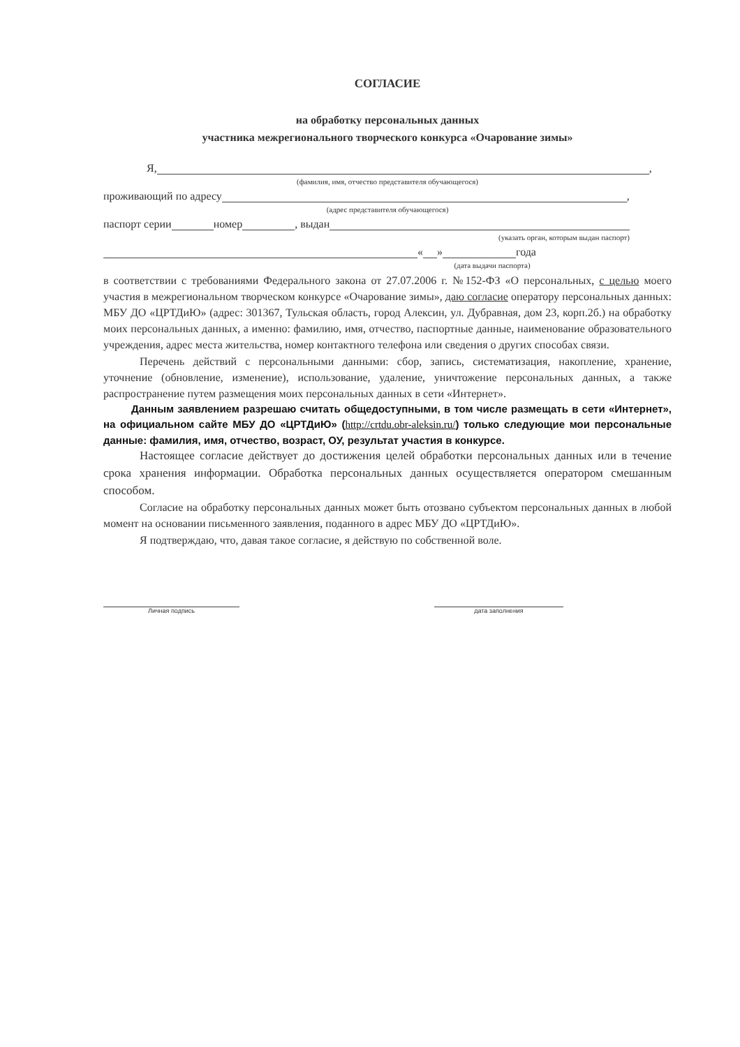СОГЛАСИЕ
на обработку персональных данных
участника межрегионального творческого конкурса «Очарование зимы»
Я, ,
(фамилия, имя, отчество представителя обучающегося)
проживающий по адресу ,
(адрес представителя обучающегося)
паспорт серии номер , выдан
(указать орган, которым выдан паспорт)
« » года
(дата выдачи паспорта)
в соответствии с требованиями Федерального закона от 27.07.2006 г. №152-ФЗ «О персональных, с целью моего участия в межрегиональном творческом конкурсе «Очарование зимы», даю согласие оператору персональных данных: МБУ ДО «ЦРТДиЮ» (адрес: 301367, Тульская область, город Алексин, ул. Дубравная, дом 23, корп.2б.) на обработку моих персональных данных, а именно: фамилию, имя, отчество, паспортные данные, наименование образовательного учреждения, адрес места жительства, номер контактного телефона или сведения о других способах связи.
Перечень действий с персональными данными: сбор, запись, систематизация, накопление, хранение, уточнение (обновление, изменение), использование, удаление, уничтожение персональных данных, а также распространение путем размещения моих персональных данных в сети «Интернет».
Данным заявлением разрешаю считать общедоступными, в том числе размещать в сети «Интернет», на официальном сайте МБУ ДО «ЦРТДиЮ» (http://crtdu.obr-aleksin.ru/) только следующие мои персональные данные: фамилия, имя, отчество, возраст, ОУ, результат участия в конкурсе.
Настоящее согласие действует до достижения целей обработки персональных данных или в течение срока хранения информации. Обработка персональных данных осуществляется оператором смешанным способом.
Согласие на обработку персональных данных может быть отозвано субъектом персональных данных в любой момент на основании письменного заявления, поданного в адрес МБУ ДО «ЦРТДиЮ».
Я подтверждаю, что, давая такое согласие, я действую по собственной воле.
Личная подпись дата заполнения